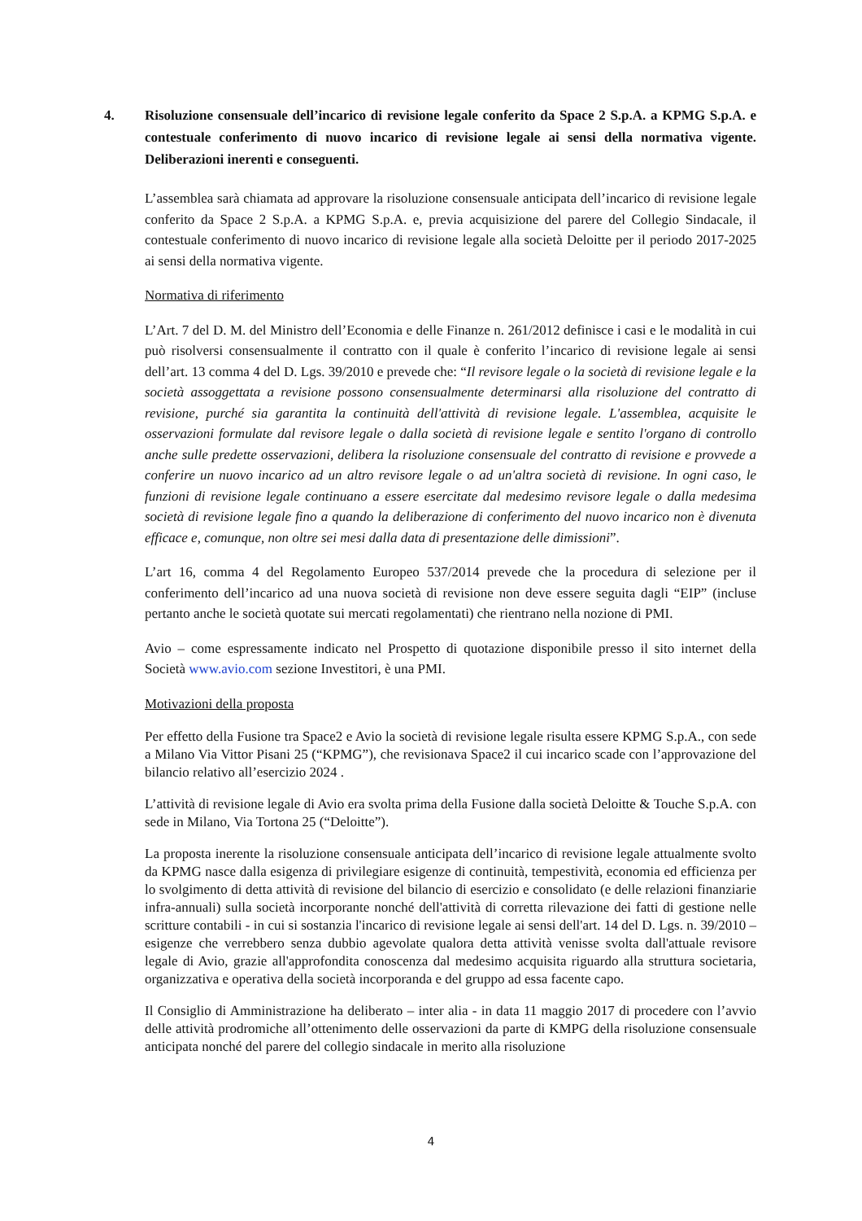4. Risoluzione consensuale dell’incarico di revisione legale conferito da Space 2 S.p.A. a KPMG S.p.A. e contestuale conferimento di nuovo incarico di revisione legale ai sensi della normativa vigente. Deliberazioni inerenti e conseguenti.
L’assemblea sarà chiamata ad approvare la risoluzione consensuale anticipata dell’incarico di revisione legale conferito da Space 2 S.p.A. a KPMG S.p.A. e, previa acquisizione del parere del Collegio Sindacale, il contestuale conferimento di nuovo incarico di revisione legale alla società Deloitte per il periodo 2017-2025 ai sensi della normativa vigente.
Normativa di riferimento
L’Art. 7 del D. M. del Ministro dell’Economia e delle Finanze n. 261/2012 definisce i casi e le modalità in cui può risolversi consensualmente il contratto con il quale è conferito l’incarico di revisione legale ai sensi dell’art. 13 comma 4 del D. Lgs. 39/2010 e prevede che: “Il revisore legale o la società di revisione legale e la società assoggettata a revisione possono consensualmente determinarsi alla risoluzione del contratto di revisione, purché sia garantita la continuità dell'attività di revisione legale. L'assemblea, acquisite le osservazioni formulate dal revisore legale o dalla società di revisione legale e sentito l'organo di controllo anche sulle predette osservazioni, delibera la risoluzione consensuale del contratto di revisione e provvede a conferire un nuovo incarico ad un altro revisore legale o ad un'altra società di revisione. In ogni caso, le funzioni di revisione legale continuano a essere esercitate dal medesimo revisore legale o dalla medesima società di revisione legale fino a quando la deliberazione di conferimento del nuovo incarico non è divenuta efficace e, comunque, non oltre sei mesi dalla data di presentazione delle dimissioni”.
L’art 16, comma 4 del Regolamento Europeo 537/2014 prevede che la procedura di selezione per il conferimento dell’incarico ad una nuova società di revisione non deve essere seguita dagli “EIP” (incluse pertanto anche le società quotate sui mercati regolamentati) che rientrano nella nozione di PMI.
Avio – come espressamente indicato nel Prospetto di quotazione disponibile presso il sito internet della Società www.avio.com sezione Investitori, è una PMI.
Motivazioni della proposta
Per effetto della Fusione tra Space2 e Avio la società di revisione legale risulta essere KPMG S.p.A., con sede a Milano Via Vittor Pisani 25 (“KPMG”), che revisionava Space2 il cui incarico scade con l’approvazione del bilancio relativo all’esercizio 2024 .
L’attività di revisione legale di Avio era svolta prima della Fusione dalla società Deloitte & Touche S.p.A. con sede in Milano, Via Tortona 25 (“Deloitte”).
La proposta inerente la risoluzione consensuale anticipata dell’incarico di revisione legale attualmente svolto da KPMG nasce dalla esigenza di privilegiare esigenze di continuità, tempestività, economia ed efficienza per lo svolgimento di detta attività di revisione del bilancio di esercizio e consolidato (e delle relazioni finanziarie infra-annuali) sulla società incorporante nonché dell'attività di corretta rilevazione dei fatti di gestione nelle scritture contabili - in cui si sostanzia l'incarico di revisione legale ai sensi dell'art. 14 del D. Lgs. n. 39/2010 – esigenze che verrebbero senza dubbio agevolate qualora detta attività venisse svolta dall'attuale revisore legale di Avio, grazie all'approfondita conoscenza dal medesimo acquisita riguardo alla struttura societaria, organizzativa e operativa della società incorporanda e del gruppo ad essa facente capo.
Il Consiglio di Amministrazione ha deliberato – inter alia - in data 11 maggio 2017 di procedere con l’avvio delle attività prodromiche all’ottenimento delle osservazioni da parte di KMPG della risoluzione consensuale anticipata nonché del parere del collegio sindacale in merito alla risoluzione
4